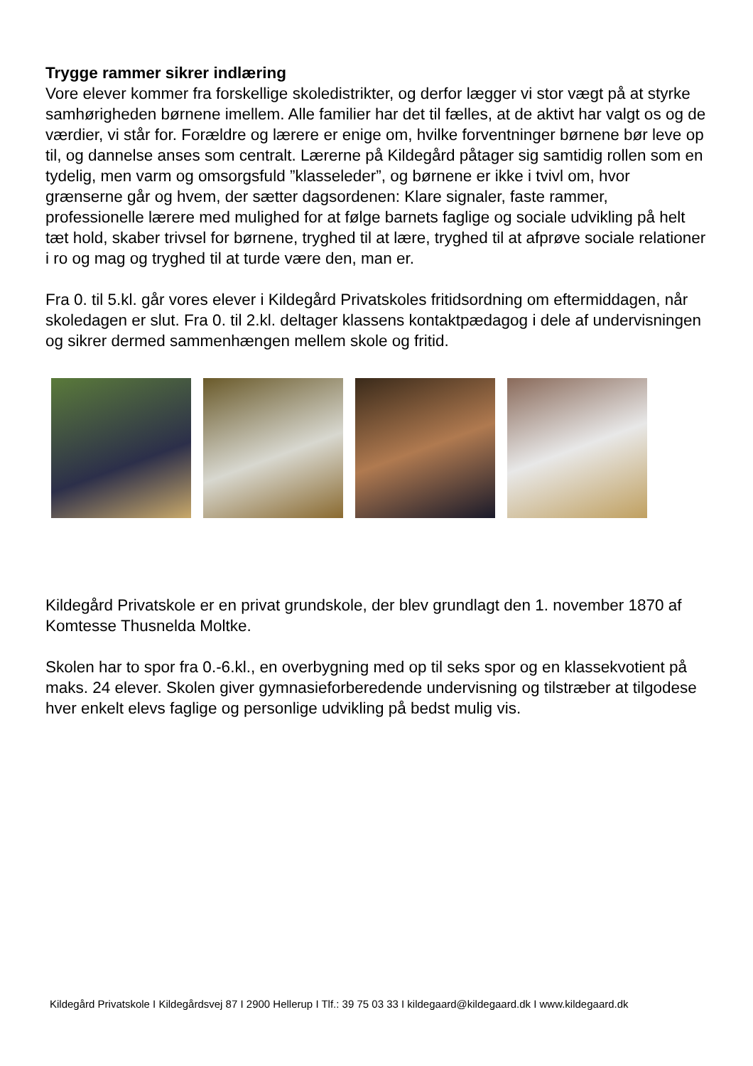Trygge rammer sikrer indlæring
Vore elever kommer fra forskellige skoledistrikter, og derfor lægger vi stor vægt på at styrke samhørigheden børnene imellem. Alle familier har det til fælles, at de aktivt har valgt os og de værdier, vi står for. Forældre og lærere er enige om, hvilke forventninger børnene bør leve op til, og dannelse anses som centralt. Lærerne på Kildegård påtager sig samtidig rollen som en tydelig, men varm og omsorgsfuld ”klasseleder”, og børnene er ikke i tvivl om, hvor grænserne går og hvem, der sætter dagsordenen: Klare signaler, faste rammer, professionelle lærere med mulighed for at følge barnets faglige og sociale udvikling på helt tæt hold, skaber trivsel for børnene, tryghed til at lære, tryghed til at afprøve sociale relationer i ro og mag og tryghed til at turde være den, man er.
Fra 0. til 5.kl. går vores elever i Kildegård Privatskoles fritidsordning om eftermiddagen, når skoledagen er slut. Fra 0. til 2.kl. deltager klassens kontaktpædagog i dele af undervisningen og sikrer dermed sammenhængen mellem skole og fritid.
Kildegård Privatskole er en privat grundskole, der blev grundlagt den 1. november 1870 af Komtesse Thusnelda Moltke.
Skolen har to spor fra 0.-6.kl., en overbygning med op til seks spor og en klassekvotient på maks. 24 elever. Skolen giver gymnasieforberedende undervisning og tilstræber at tilgodese hver enkelt elevs faglige og personlige udvikling på bedst mulig vis.
Kildegård Privatskole I Kildegårdsvej 87 I 2900 Hellerup I Tlf.: 39 75 03 33 I kildegaard@kildegaard.dk I www.kildegaard.dk